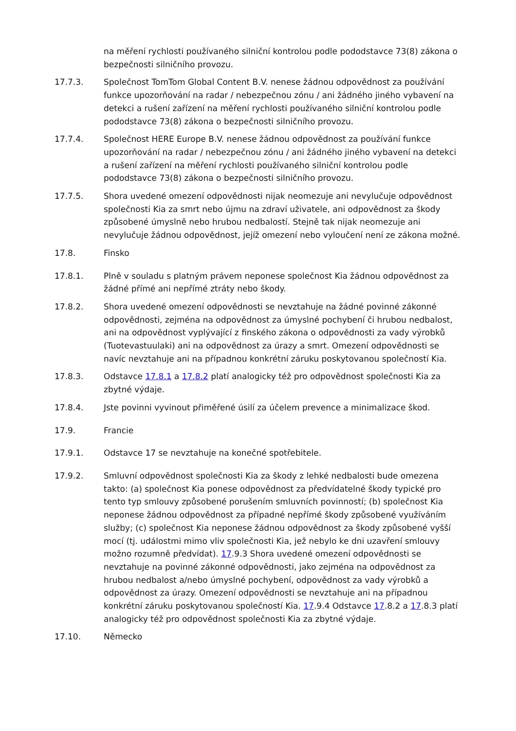na měření rychlosti používaného silniční kontrolou podle pododstavce 73(8) zákona o bezpečnosti silničního provozu.
17.7.3. Společnost TomTom Global Content B.V. nenese žádnou odpovědnost za používání funkce upozorňování na radar / nebezpečnou zónu / ani žádného jiného vybavení na detekci a rušení zařízení na měření rychlosti používaného silniční kontrolou podle pododstavce 73(8) zákona o bezpečnosti silničního provozu.
17.7.4. Společnost HERE Europe B.V. nenese žádnou odpovědnost za používání funkce upozorňování na radar / nebezpečnou zónu / ani žádného jiného vybavení na detekci a rušení zařízení na měření rychlosti používaného silniční kontrolou podle pododstavce 73(8) zákona o bezpečnosti silničního provozu.
17.7.5. Shora uvedené omezení odpovědnosti nijak neomezuje ani nevylučuje odpovědnost společnosti Kia za smrt nebo újmu na zdraví uživatele, ani odpovědnost za škody způsobené úmyslně nebo hrubou nedbalostí. Stejně tak nijak neomezuje ani nevylučuje žádnou odpovědnost, jejíž omezení nebo vyloučení není ze zákona možné.
17.8. Finsko
17.8.1. Plně v souladu s platným právem neponese společnost Kia žádnou odpovědnost za žádné přímé ani nepřímé ztráty nebo škody.
17.8.2. Shora uvedené omezení odpovědnosti se nevztahuje na žádné povinné zákonné odpovědnosti, zejména na odpovědnost za úmyslné pochybení či hrubou nedbalost, ani na odpovědnost vyplývající z finského zákona o odpovědnosti za vady výrobků (Tuotevastuulaki) ani na odpovědnost za úrazy a smrt. Omezení odpovědnosti se navíc nevztahuje ani na případnou konkrétní záruku poskytovanou společností Kia.
17.8.3. Odstavce 17.8.1 a 17.8.2 platí analogicky též pro odpovědnost společnosti Kia za zbytné výdaje.
17.8.4. Jste povinni vyvinout přiměřené úsilí za účelem prevence a minimalizace škod.
17.9. Francie
17.9.1. Odstavce 17 se nevztahuje na konečné spotřebitele.
17.9.2. Smluvní odpovědnost společnosti Kia za škody z lehké nedbalosti bude omezena takto: (a) společnost Kia ponese odpovědnost za předvídatelné škody typické pro tento typ smlouvy způsobené porušením smluvních povinností; (b) společnost Kia neponese žádnou odpovědnost za případné nepřímé škody způsobené využíváním služby; (c) společnost Kia neponese žádnou odpovědnost za škody způsobené vyšší mocí (tj. událostmi mimo vliv společnosti Kia, jež nebylo ke dni uzavření smlouvy možno rozumně předvídat). 17.9.3 Shora uvedené omezení odpovědnosti se nevztahuje na povinné zákonné odpovědnosti, jako zejména na odpovědnost za hrubou nedbalost a/nebo úmyslné pochybení, odpovědnost za vady výrobků a odpovědnost za úrazy. Omezení odpovědnosti se nevztahuje ani na případnou konkrétní záruku poskytovanou společností Kia. 17.9.4 Odstavce 17.8.2 a 17.8.3 platí analogicky též pro odpovědnost společnosti Kia za zbytné výdaje.
17.10. Německo